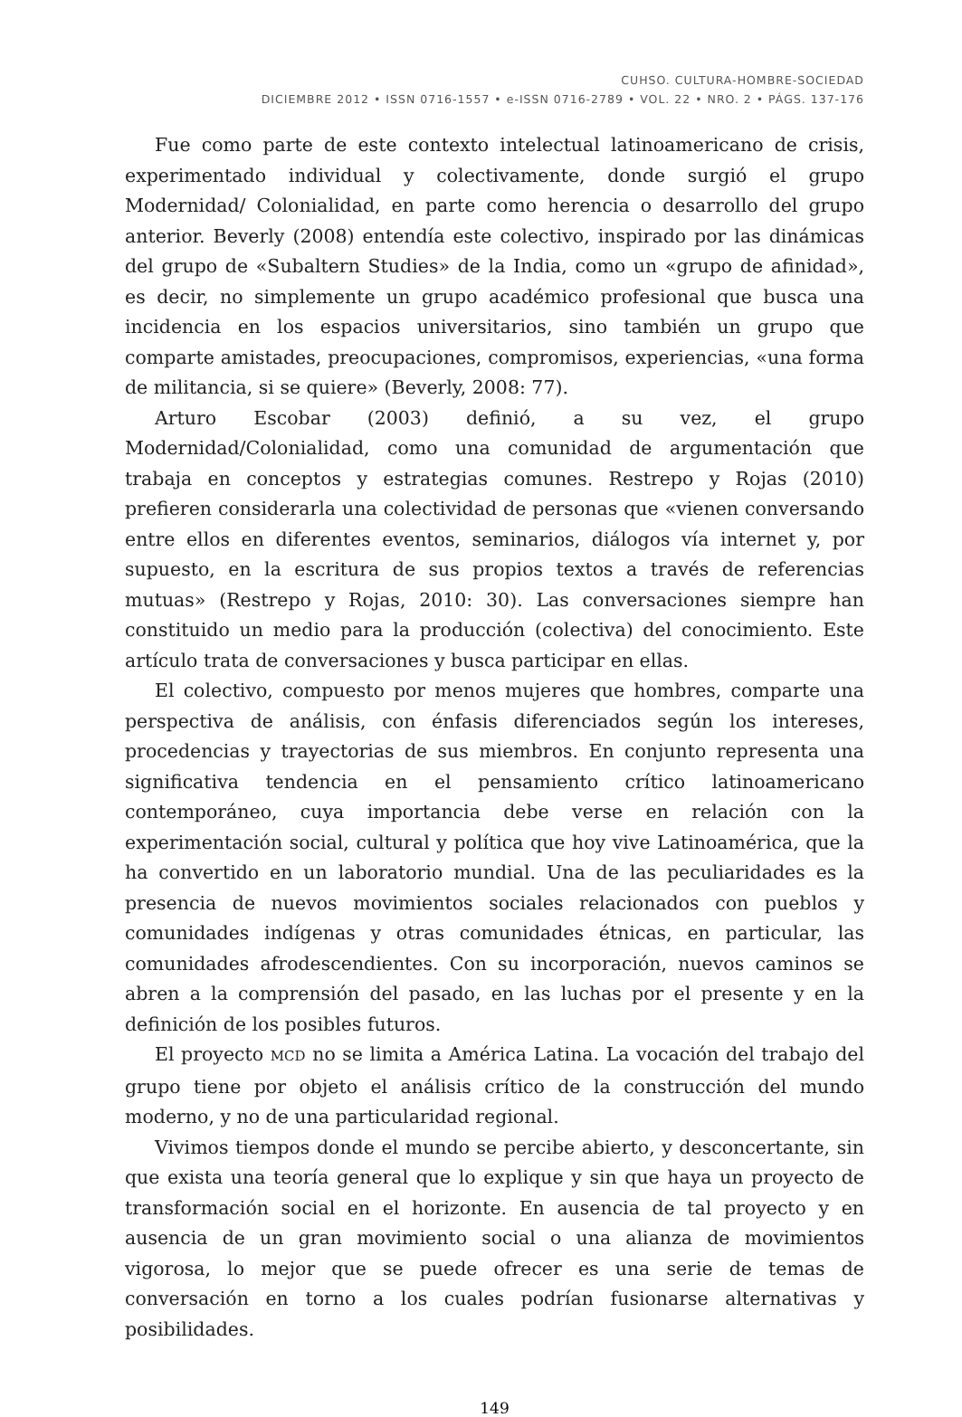CUHSO. CULTURA-HOMBRE-SOCIEDAD
DICIEMBRE 2012 • ISSN 0716-1557 • e-ISSN 0716-2789 • VOL. 22 • NRO. 2 • PÁGS. 137-176
Fue como parte de este contexto intelectual latinoamericano de crisis, experimentado individual y colectivamente, donde surgió el grupo Modernidad/ Colonialidad, en parte como herencia o desarrollo del grupo anterior. Beverly (2008) entendía este colectivo, inspirado por las dinámicas del grupo de «Subaltern Studies» de la India, como un «grupo de afinidad», es decir, no simplemente un grupo académico profesional que busca una incidencia en los espacios universitarios, sino también un grupo que comparte amistades, preocupaciones, compromisos, experiencias, «una forma de militancia, si se quiere» (Beverly, 2008: 77).
Arturo Escobar (2003) definió, a su vez, el grupo Modernidad/Colonialidad, como una comunidad de argumentación que trabaja en conceptos y estrategias comunes. Restrepo y Rojas (2010) prefieren considerarla una colectividad de personas que «vienen conversando entre ellos en diferentes eventos, seminarios, diálogos vía internet y, por supuesto, en la escritura de sus propios textos a través de referencias mutuas» (Restrepo y Rojas, 2010: 30). Las conversaciones siempre han constituido un medio para la producción (colectiva) del conocimiento. Este artículo trata de conversaciones y busca participar en ellas.
El colectivo, compuesto por menos mujeres que hombres, comparte una perspectiva de análisis, con énfasis diferenciados según los intereses, procedencias y trayectorias de sus miembros. En conjunto representa una significativa tendencia en el pensamiento crítico latinoamericano contemporáneo, cuya importancia debe verse en relación con la experimentación social, cultural y política que hoy vive Latinoamérica, que la ha convertido en un laboratorio mundial. Una de las peculiaridades es la presencia de nuevos movimientos sociales relacionados con pueblos y comunidades indígenas y otras comunidades étnicas, en particular, las comunidades afrodescendientes. Con su incorporación, nuevos caminos se abren a la comprensión del pasado, en las luchas por el presente y en la definición de los posibles futuros.
El proyecto MCD no se limita a América Latina. La vocación del trabajo del grupo tiene por objeto el análisis crítico de la construcción del mundo moderno, y no de una particularidad regional.
Vivimos tiempos donde el mundo se percibe abierto, y desconcertante, sin que exista una teoría general que lo explique y sin que haya un proyecto de transformación social en el horizonte. En ausencia de tal proyecto y en ausencia de un gran movimiento social o una alianza de movimientos vigorosa, lo mejor que se puede ofrecer es una serie de temas de conversación en torno a los cuales podrían fusionarse alternativas y posibilidades.
149